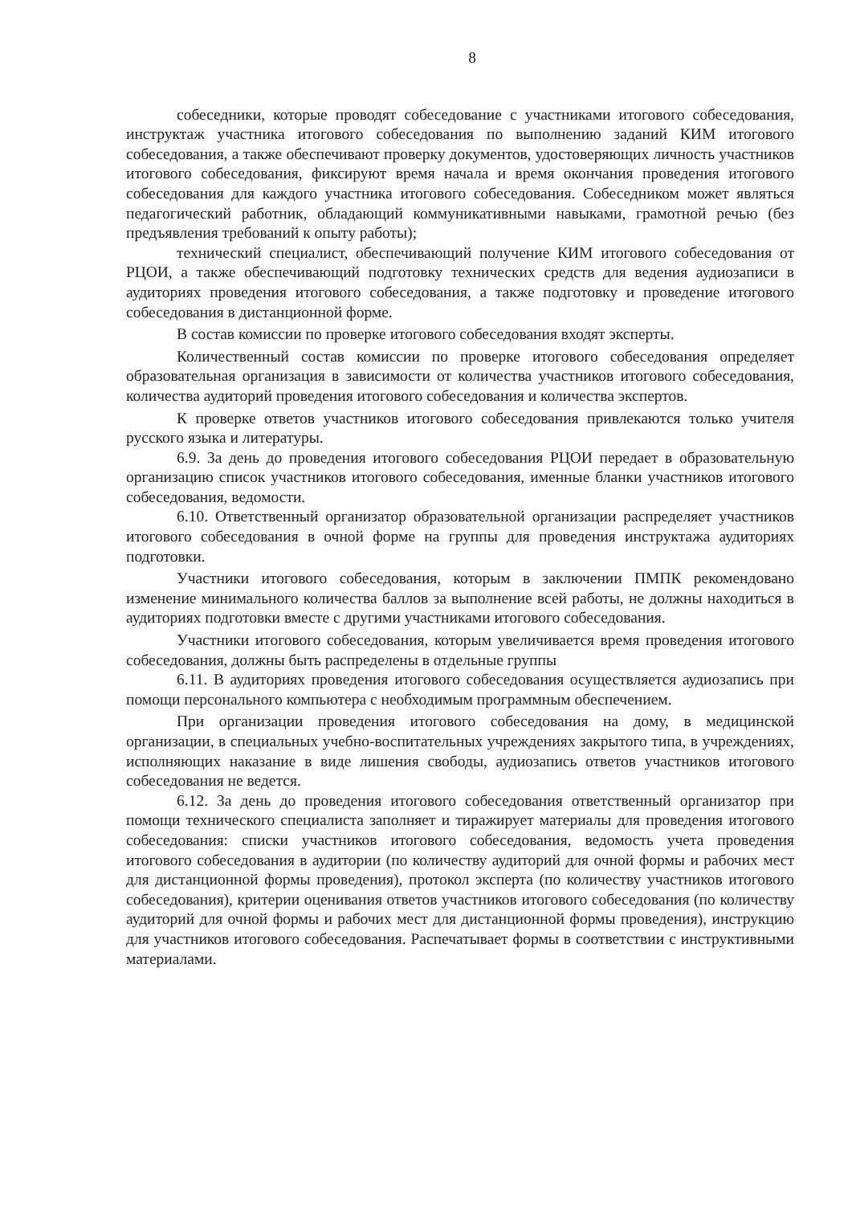8
собеседники, которые проводят собеседование с участниками итогового собеседования, инструктаж участника итогового собеседования по выполнению заданий КИМ итогового собеседования, а также обеспечивают проверку документов, удостоверяющих личность участников итогового собеседования, фиксируют время начала и время окончания проведения итогового собеседования для каждого участника итогового собеседования. Собеседником может являться педагогический работник, обладающий коммуникативными навыками, грамотной речью (без предъявления требований к опыту работы);
технический специалист, обеспечивающий получение КИМ итогового собеседования от РЦОИ, а также обеспечивающий подготовку технических средств для ведения аудиозаписи в аудиториях проведения итогового собеседования, а также подготовку и проведение итогового собеседования в дистанционной форме.
В состав комиссии по проверке итогового собеседования входят эксперты.
Количественный состав комиссии по проверке итогового собеседования определяет образовательная организация в зависимости от количества участников итогового собеседования, количества аудиторий проведения итогового собеседования и количества экспертов.
К проверке ответов участников итогового собеседования привлекаются только учителя русского языка и литературы.
6.9. За день до проведения итогового собеседования РЦОИ передает в образовательную организацию список участников итогового собеседования, именные бланки участников итогового собеседования, ведомости.
6.10. Ответственный организатор образовательной организации распределяет участников итогового собеседования в очной форме на группы для проведения инструктажа аудиториях подготовки.
Участники итогового собеседования, которым в заключении ПМПК рекомендовано изменение минимального количества баллов за выполнение всей работы, не должны находиться в аудиториях подготовки вместе с другими участниками итогового собеседования.
Участники итогового собеседования, которым увеличивается время проведения итогового собеседования, должны быть распределены в отдельные группы
6.11. В аудиториях проведения итогового собеседования осуществляется аудиозапись при помощи персонального компьютера с необходимым программным обеспечением.
При организации проведения итогового собеседования на дому, в медицинской организации, в специальных учебно-воспитательных учреждениях закрытого типа, в учреждениях, исполняющих наказание в виде лишения свободы, аудиозапись ответов участников итогового собеседования не ведется.
6.12. За день до проведения итогового собеседования ответственный организатор при помощи технического специалиста заполняет и тиражирует материалы для проведения итогового собеседования: списки участников итогового собеседования, ведомость учета проведения итогового собеседования в аудитории (по количеству аудиторий для очной формы и рабочих мест для дистанционной формы проведения), протокол эксперта (по количеству участников итогового собеседования), критерии оценивания ответов участников итогового собеседования (по количеству аудиторий для очной формы и рабочих мест для дистанционной формы проведения), инструкцию для участников итогового собеседования. Распечатывает формы в соответствии с инструктивными материалами.